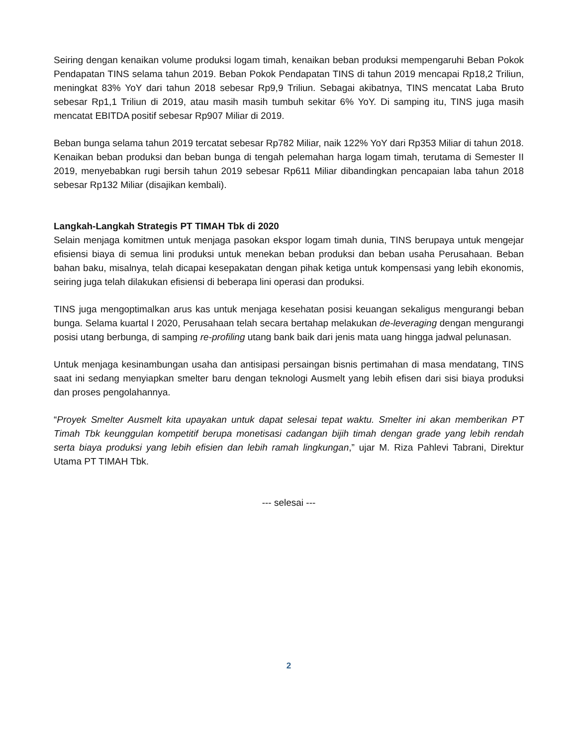Seiring dengan kenaikan volume produksi logam timah, kenaikan beban produksi mempengaruhi Beban Pokok Pendapatan TINS selama tahun 2019. Beban Pokok Pendapatan TINS di tahun 2019 mencapai Rp18,2 Triliun, meningkat 83% YoY dari tahun 2018 sebesar Rp9,9 Triliun. Sebagai akibatnya, TINS mencatat Laba Bruto sebesar Rp1,1 Triliun di 2019, atau masih masih tumbuh sekitar 6% YoY. Di samping itu, TINS juga masih mencatat EBITDA positif sebesar Rp907 Miliar di 2019.
Beban bunga selama tahun 2019 tercatat sebesar Rp782 Miliar, naik 122% YoY dari Rp353 Miliar di tahun 2018. Kenaikan beban produksi dan beban bunga di tengah pelemahan harga logam timah, terutama di Semester II 2019, menyebabkan rugi bersih tahun 2019 sebesar Rp611 Miliar dibandingkan pencapaian laba tahun 2018 sebesar Rp132 Miliar (disajikan kembali).
Langkah-Langkah Strategis PT TIMAH Tbk di 2020
Selain menjaga komitmen untuk menjaga pasokan ekspor logam timah dunia, TINS berupaya untuk mengejar efisiensi biaya di semua lini produksi untuk menekan beban produksi dan beban usaha Perusahaan. Beban bahan baku, misalnya, telah dicapai kesepakatan dengan pihak ketiga untuk kompensasi yang lebih ekonomis, seiring juga telah dilakukan efisiensi di beberapa lini operasi dan produksi.
TINS juga mengoptimalkan arus kas untuk menjaga kesehatan posisi keuangan sekaligus mengurangi beban bunga. Selama kuartal I 2020, Perusahaan telah secara bertahap melakukan de-leveraging dengan mengurangi posisi utang berbunga, di samping re-profiling utang bank baik dari jenis mata uang hingga jadwal pelunasan.
Untuk menjaga kesinambungan usaha dan antisipasi persaingan bisnis pertimahan di masa mendatang, TINS saat ini sedang menyiapkan smelter baru dengan teknologi Ausmelt yang lebih efisen dari sisi biaya produksi dan proses pengolahannya.
“Proyek Smelter Ausmelt kita upayakan untuk dapat selesai tepat waktu. Smelter ini akan memberikan PT Timah Tbk keunggulan kompetitif berupa monetisasi cadangan bijih timah dengan grade yang lebih rendah serta biaya produksi yang lebih efisien dan lebih ramah lingkungan,” ujar M. Riza Pahlevi Tabrani, Direktur Utama PT TIMAH Tbk.
--- selesai ---
2